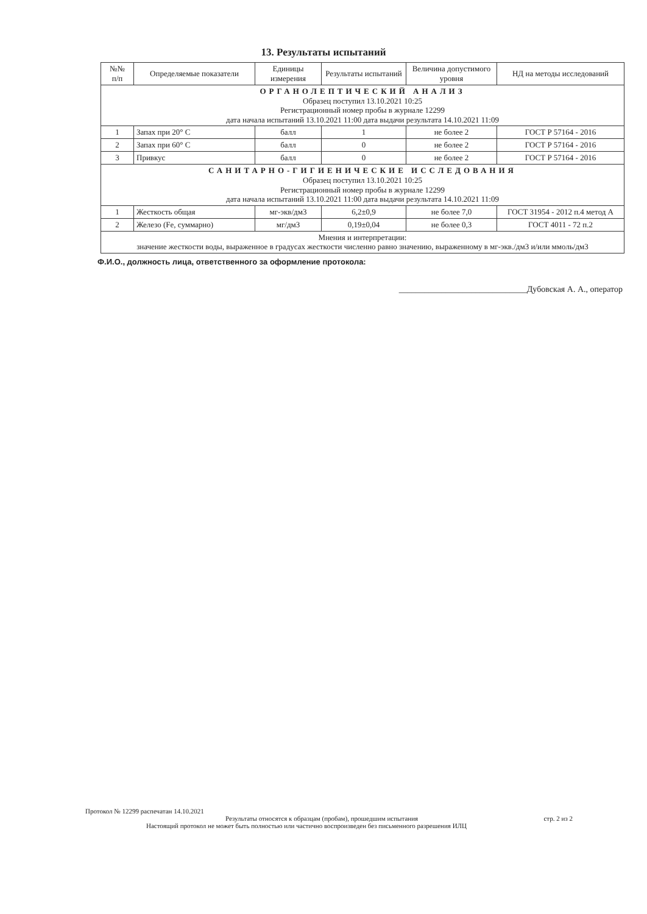13. Результаты испытаний
| №№ п/п | Определяемые показатели | Единицы измерения | Результаты испытаний | Величина допустимого уровня | НД на методы исследований |
| --- | --- | --- | --- | --- | --- |
| ОРГАНОЛЕПТИЧЕСКИЙ АНАЛИЗ Образец поступил 13.10.2021 10:25 Регистрационный номер пробы в журнале 12299 дата начала испытаний 13.10.2021 11:00 дата выдачи результата 14.10.2021 11:09 | | | | | |
| 1 | Запах при 20° C | балл | 1 | не более 2 | ГОСТ Р 57164 - 2016 |
| 2 | Запах при 60° C | балл | 0 | не более 2 | ГОСТ Р 57164 - 2016 |
| 3 | Привкус | балл | 0 | не более 2 | ГОСТ Р 57164 - 2016 |
| САНИТАРНО-ГИГИЕНИЧЕСКИЕ ИССЛЕДОВАНИЯ Образец поступил 13.10.2021 10:25 Регистрационный номер пробы в журнале 12299 дата начала испытаний 13.10.2021 11:00 дата выдачи результата 14.10.2021 11:09 | | | | | |
| 1 | Жесткость общая | мг-экв/дм3 | 6,2±0,9 | не более 7,0 | ГОСТ 31954 - 2012 п.4 метод А |
| 2 | Железо (Fe, суммарно) | мг/дм3 | 0,19±0,04 | не более 0,3 | ГОСТ 4011 - 72 п.2 |
| Мнения и интерпретации: значение жесткости воды, выраженное в градусах жесткости численно равно значению, выраженному в мг-экв./дм3 и/или ммоль/дм3 | | | | | |
Ф.И.О., должность лица, ответственного за оформление протокола:
______________________________Дубовская А. А., оператор
Протокол № 12299 распечатан 14.10.2021
Результаты относятся к образцам (пробам), прошедшим испытания стр. 2 из 2
Настоящий протокол не может быть полностью или частично воспроизведен без письменного разрешения ИЛЦ